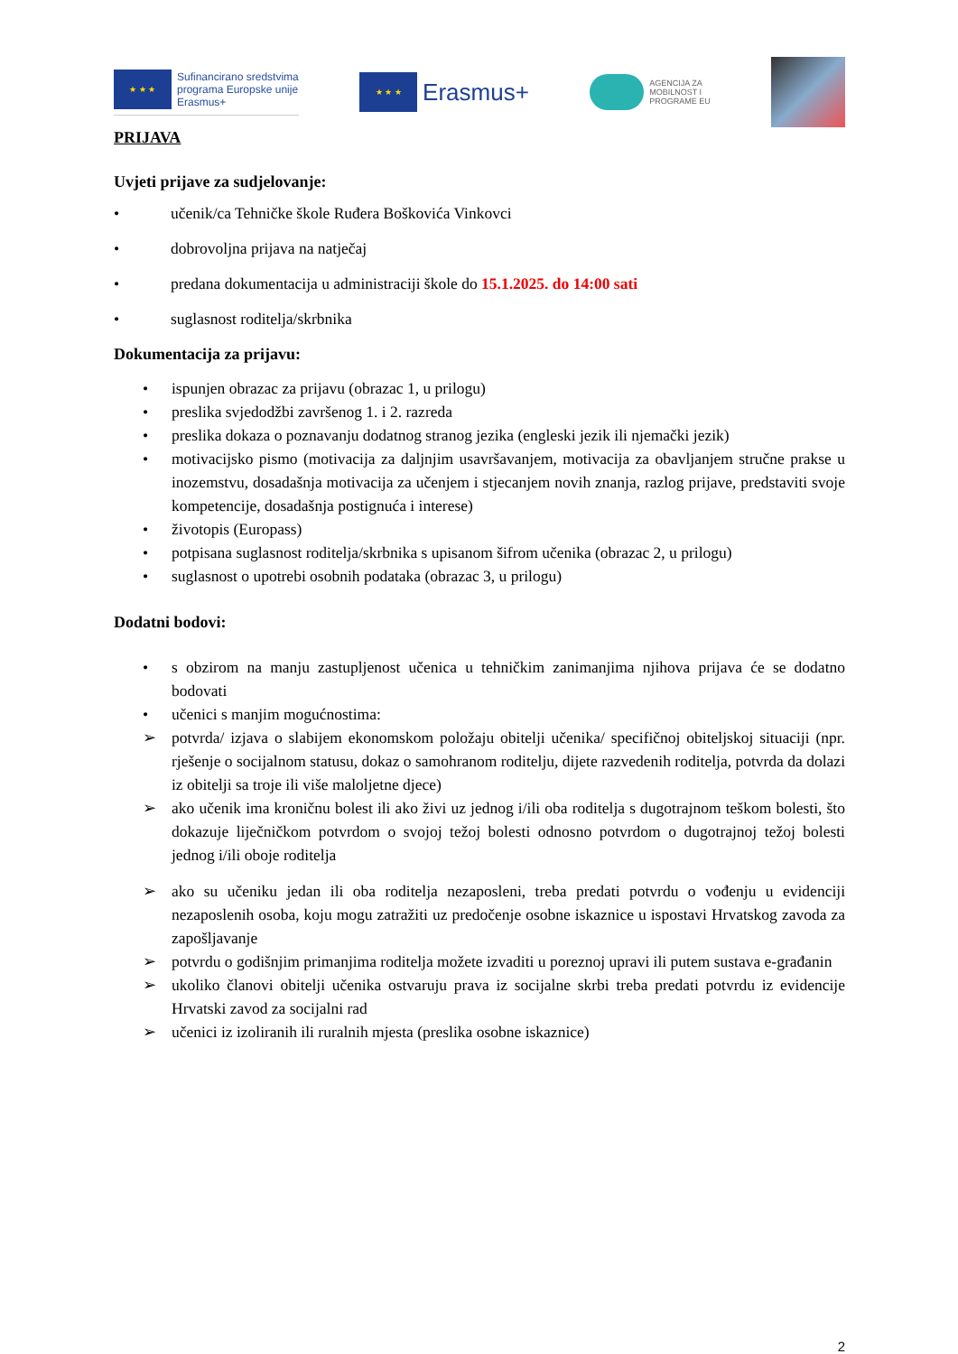★ ★ ★
Sufinancirano sredstvima
programa Europske unije
Erasmus+
★ ★ ★
Erasmus+
AGENCIJA ZA
MOBILNOST I
PROGRAME EU
PRIJAVA
Uvjeti prijave za sudjelovanje:
• učenik/ca Tehničke škole Ruđera Boškovića Vinkovci
• dobrovoljna prijava na natječaj
• predana dokumentacija u administraciji škole do 15.1.2025. do 14:00 sati
• suglasnost roditelja/skrbnika
Dokumentacija za prijavu:
• ispunjen obrazac za prijavu (obrazac 1, u prilogu)
• preslika svjedodžbi završenog 1. i 2. razreda
• preslika dokaza o poznavanju dodatnog stranog jezika (engleski jezik ili njemački jezik)
• motivacijsko pismo (motivacija za daljnjim usavršavanjem, motivacija za obavljanjem stručne prakse u inozemstvu, dosadašnja motivacija za učenjem i stjecanjem novih znanja, razlog prijave, predstaviti svoje kompetencije, dosadašnja postignuća i interese)
• životopis (Europass)
• potpisana suglasnost roditelja/skrbnika s upisanom šifrom učenika (obrazac 2, u prilogu)
• suglasnost o upotrebi osobnih podataka (obrazac 3, u prilogu)
Dodatni bodovi:
• s obzirom na manju zastupljenost učenica u tehničkim zanimanjima njihova prijava će se dodatno bodovati
• učenici s manjim mogućnostima:
➢ potvrda/ izjava o slabijem ekonomskom položaju obitelji učenika/ specifičnoj obiteljskoj situaciji (npr. rješenje o socijalnom statusu, dokaz o samohranom roditelju, dijete razvedenih roditelja, potvrda da dolazi iz obitelji sa troje ili više maloljetne djece)
➢ ako učenik ima kroničnu bolest ili ako živi uz jednog i/ili oba roditelja s dugotrajnom teškom bolesti, što dokazuje liječničkom potvrdom o svojoj težoj bolesti odnosno potvrdom o dugotrajnoj težoj bolesti jednog i/ili oboje roditelja
➢ ako su učeniku jedan ili oba roditelja nezaposleni, treba predati potvrdu o vođenju u evidenciji nezaposlenih osoba, koju mogu zatražiti uz predočenje osobne iskaznice u ispostavi Hrvatskog zavoda za zapošljavanje
➢ potvrdu o godišnjim primanjima roditelja možete izvaditi u poreznoj upravi ili putem sustava e-građanin
➢ ukoliko članovi obitelji učenika ostvaruju prava iz socijalne skrbi treba predati potvrdu iz evidencije Hrvatski zavod za socijalni rad
➢ učenici iz izoliranih ili ruralnih mjesta (preslika osobne iskaznice)
2